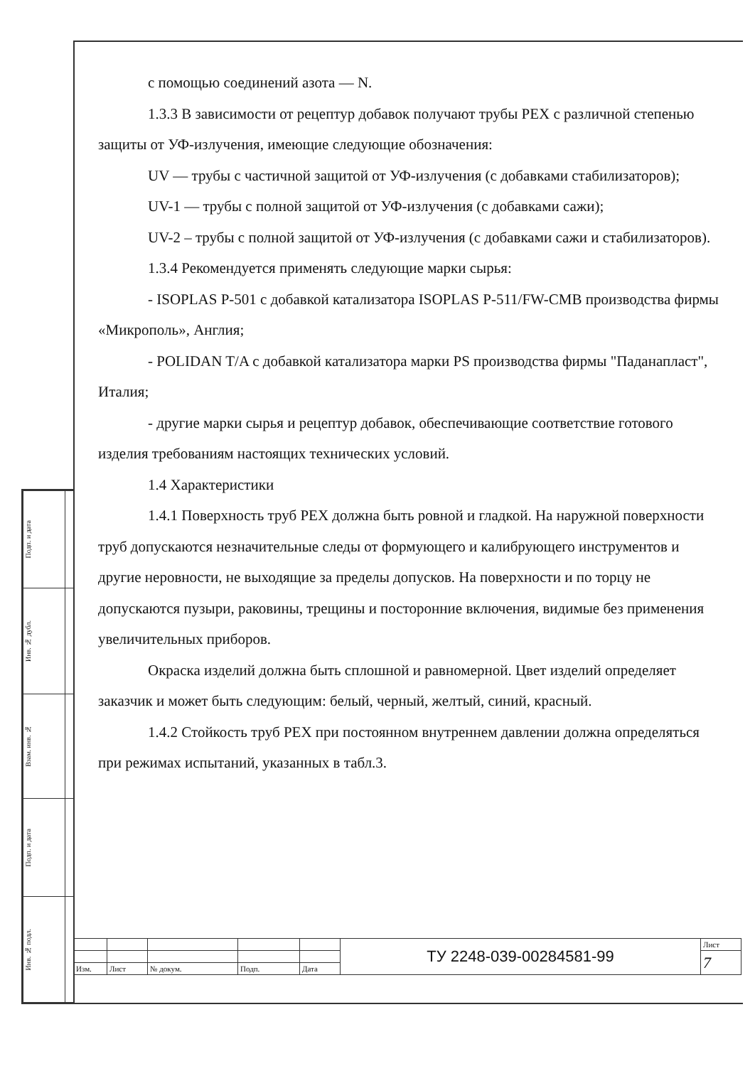с помощью соединений азота — N.
1.3.3 В зависимости от рецептур добавок получают трубы PEX с различной степенью защиты от УФ-излучения, имеющие следующие обозначения:
UV — трубы с частичной защитой от УФ-излучения (с добавками стабилизаторов);
UV-1 — трубы с полной защитой от УФ-излучения (с добавками сажи);
UV-2 – трубы с полной защитой от УФ-излучения (с добавками сажи и стабилизаторов).
1.3.4 Рекомендуется применять следующие марки сырья:
- ISOPLAS P-501 с добавкой катализатора ISOPLAS P-511/FW-CMB производства фирмы «Микрополь», Англия;
- POLIDAN T/A с добавкой катализатора марки PS производства фирмы "Паданапласт", Италия;
- другие марки сырья и рецептур добавок, обеспечивающие соответствие готового изделия требованиям настоящих технических условий.
1.4 Характеристики
1.4.1 Поверхность труб PEX должна быть ровной и гладкой. На наружной поверхности труб допускаются незначительные следы от формующего и калибрующего инструментов и другие неровности, не выходящие за пределы допусков. На поверхности и по торцу не допускаются пузыри, раковины, трещины и посторонние включения, видимые без применения увеличительных приборов.
Окраска изделий должна быть сплошной и равномерной. Цвет изделий определяет заказчик и может быть следующим: белый, черный, желтый, синий, красный.
1.4.2 Стойкость труб PEX при постоянном внутреннем давлении должна определяться при режимах испытаний, указанных в табл.3.
| Подп. и дата | |
| Инв. № дубл. | |
| Взам. инв. № | |
| Подп. и дата | |
| Инв. № подл. | |
| | | | | | ТУ 2248-039-00284581-99 | Лист |
| | | | | | | 7 |
| Изм. | Лист | № докум. | Подп. | Дата | | |